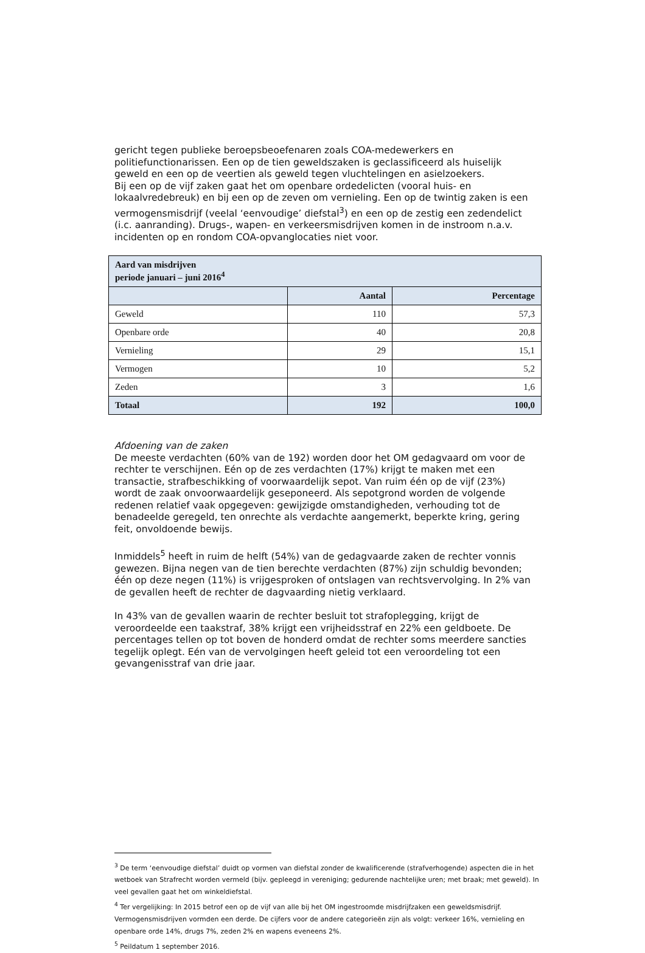gericht tegen publieke beroepsbeoefenaren zoals COA-medewerkers en politiefunctionarissen. Een op de tien geweldszaken is geclassificeerd als huiselijk geweld en een op de veertien als geweld tegen vluchtelingen en asielzoekers.
Bij een op de vijf zaken gaat het om openbare ordedelicten (vooral huis- en lokaalvredebreuk) en bij een op de zeven om vernieling. Een op de twintig zaken is een vermogensmisdrijf (veelal ‘eenvoudige’ diefstal<sup>3</sup>) en een op de zestig een zedendelict (i.c. aanranding). Drugs-, wapen- en verkeersmisdrijven komen in de instroom n.a.v. incidenten op en rondom COA-opvanglocaties niet voor.
| Aard van misdrijven periode januari – juni 2016<sup>4</sup> | | |
| --- | --- | --- |
| | Aantal | Percentage |
| Geweld | 110 | 57,3 |
| Openbare orde | 40 | 20,8 |
| Vernieling | 29 | 15,1 |
| Vermogen | 10 | 5,2 |
| Zeden | 3 | 1,6 |
| Totaal | 192 | 100,0 |
Afdoening van de zaken
De meeste verdachten (60% van de 192) worden door het OM gedagvaard om voor de rechter te verschijnen. Eén op de zes verdachten (17%) krijgt te maken met een transactie, strafbeschikking of voorwaardelijk sepot. Van ruim één op de vijf (23%) wordt de zaak onvoorwaardelijk geseponeerd. Als sepotgrond worden de volgende redenen relatief vaak opgegeven: gewijzigde omstandigheden, verhouding tot de benadeelde geregeld, ten onrechte als verdachte aangemerkt, beperkte kring, gering feit, onvoldoende bewijs.
Inmiddels<sup>5</sup> heeft in ruim de helft (54%) van de gedagvaarde zaken de rechter vonnis gewezen. Bijna negen van de tien berechte verdachten (87%) zijn schuldig bevonden; één op deze negen (11%) is vrijgesproken of ontslagen van rechtsvervolging. In 2% van de gevallen heeft de rechter de dagvaarding nietig verklaard.
In 43% van de gevallen waarin de rechter besluit tot strafoplegging, krijgt de veroordeelde een taakstraf, 38% krijgt een vrijheidsstraf en 22% een geldboete. De percentages tellen op tot boven de honderd omdat de rechter soms meerdere sancties tegelijk oplegt. Eén van de vervolgingen heeft geleid tot een veroordeling tot een gevangenisstraf van drie jaar.
<sup>3</sup> De term ‘eenvoudige diefstal’ duidt op vormen van diefstal zonder de kwalificerende (strafverhogende) aspecten die in het wetboek van Strafrecht worden vermeld (bijv. gepleegd in vereniging; gedurende nachtelijke uren; met braak; met geweld). In veel gevallen gaat het om winkeldiefstal.
<sup>4</sup> Ter vergelijking: In 2015 betrof een op de vijf van alle bij het OM ingestroomde misdrijfzaken een geweldsmisdrijf. Vermogensmisdrijven vormden een derde. De cijfers voor de andere categorieën zijn als volgt: verkeer 16%, vernieling en openbare orde 14%, drugs 7%, zeden 2% en wapens eveneens 2%.
<sup>5</sup> Peildatum 1 september 2016.